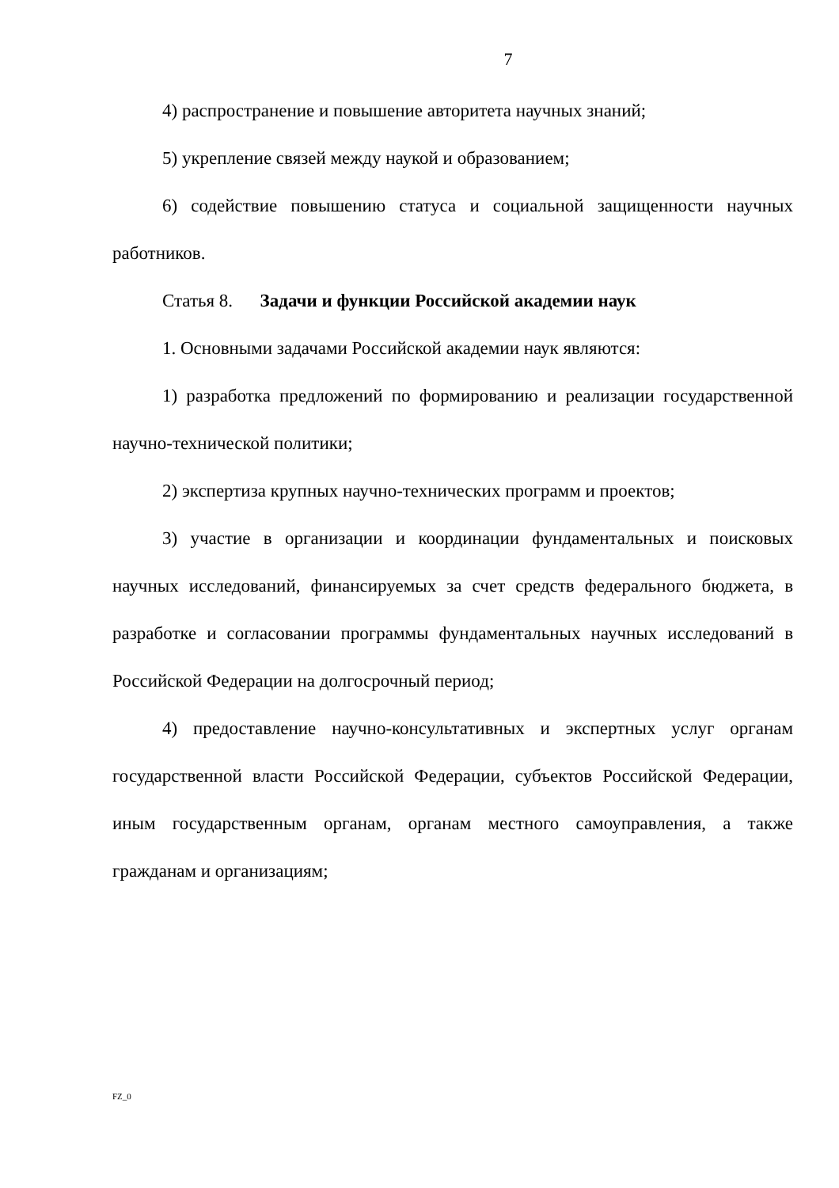7
4) распространение и повышение авторитета научных знаний;
5) укрепление связей между наукой и образованием;
6) содействие повышению статуса и социальной защищенности научных работников.
Статья 8. Задачи и функции Российской академии наук
1. Основными задачами Российской академии наук являются:
1) разработка предложений по формированию и реализации государственной научно-технической политики;
2) экспертиза крупных научно-технических программ и проектов;
3) участие в организации и координации фундаментальных и поисковых научных исследований, финансируемых за счет средств федерального бюджета, в разработке и согласовании программы фундаментальных научных исследований в Российской Федерации на долгосрочный период;
4) предоставление научно-консультативных и экспертных услуг органам государственной власти Российской Федерации, субъектов Российской Федерации, иным государственным органам, органам местного самоуправления, а также гражданам и организациям;
FZ_0